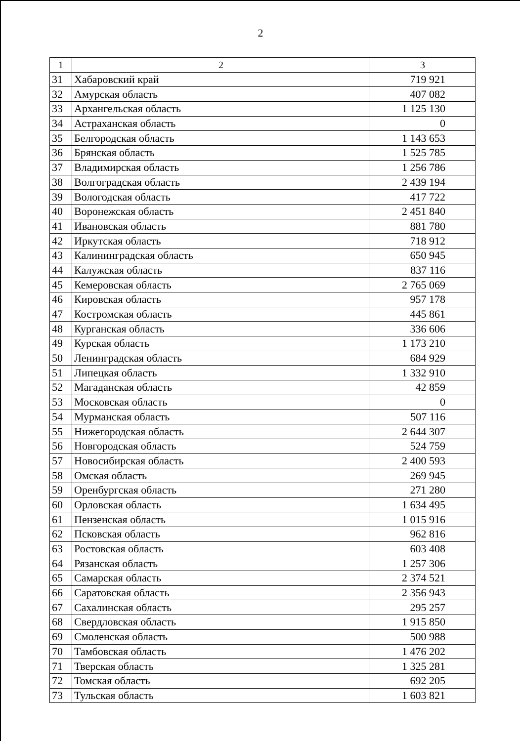2
| 1 | 2 | 3 |
| --- | --- | --- |
| 31 | Хабаровский край | 719 921 |
| 32 | Амурская область | 407 082 |
| 33 | Архангельская область | 1 125 130 |
| 34 | Астраханская область | 0 |
| 35 | Белгородская область | 1 143 653 |
| 36 | Брянская область | 1 525 785 |
| 37 | Владимирская область | 1 256 786 |
| 38 | Волгоградская область | 2 439 194 |
| 39 | Вологодская область | 417 722 |
| 40 | Воронежская область | 2 451 840 |
| 41 | Ивановская область | 881 780 |
| 42 | Иркутская область | 718 912 |
| 43 | Калининградская область | 650 945 |
| 44 | Калужская область | 837 116 |
| 45 | Кемеровская область | 2 765 069 |
| 46 | Кировская область | 957 178 |
| 47 | Костромская область | 445 861 |
| 48 | Курганская область | 336 606 |
| 49 | Курская область | 1 173 210 |
| 50 | Ленинградская область | 684 929 |
| 51 | Липецкая область | 1 332 910 |
| 52 | Магаданская область | 42 859 |
| 53 | Московская область | 0 |
| 54 | Мурманская область | 507 116 |
| 55 | Нижегородская область | 2 644 307 |
| 56 | Новгородская область | 524 759 |
| 57 | Новосибирская область | 2 400 593 |
| 58 | Омская область | 269 945 |
| 59 | Оренбургская область | 271 280 |
| 60 | Орловская область | 1 634 495 |
| 61 | Пензенская область | 1 015 916 |
| 62 | Псковская область | 962 816 |
| 63 | Ростовская область | 603 408 |
| 64 | Рязанская область | 1 257 306 |
| 65 | Самарская область | 2 374 521 |
| 66 | Саратовская область | 2 356 943 |
| 67 | Сахалинская область | 295 257 |
| 68 | Свердловская область | 1 915 850 |
| 69 | Смоленская область | 500 988 |
| 70 | Тамбовская область | 1 476 202 |
| 71 | Тверская область | 1 325 281 |
| 72 | Томская область | 692 205 |
| 73 | Тульская область | 1 603 821 |